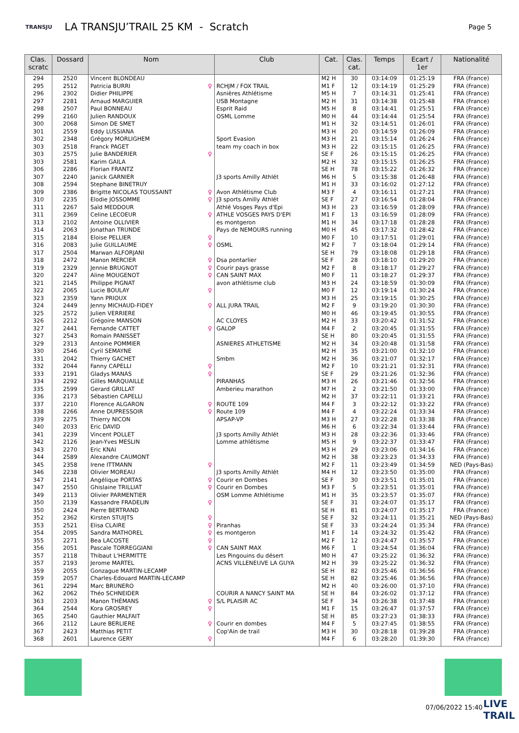TRANSJU
LA TRANSJU’TRAIL 25 KM - Scratch
Page 5
| Clas. scratc | Dossard | Nom | Club | Cat. | Clas. cat. | Temps | Ecart / 1er | Nationalité |
| --- | --- | --- | --- | --- | --- | --- | --- | --- |
| 294 | 2520 | Vincent BLONDEAU | | M2 H | 30 | 03:14:09 | 01:25:19 | FRA (France) |
| 295 | 2512 | Patricia BURRI ♀ | RCHJM / FOX TRAIL | M1 F | 12 | 03:14:19 | 01:25:29 | FRA (France) |
| 296 | 2302 | Didier PHILIPPE | Asnières Athlétisme | M5 H | 7 | 03:14:31 | 01:25:41 | FRA (France) |
| 297 | 2281 | Arnaud MARGUIER | USB Montagne | M2 H | 31 | 03:14:38 | 01:25:48 | FRA (France) |
| 298 | 2507 | Paul BONNEAU | Esprit Raid | M5 H | 8 | 03:14:41 | 01:25:51 | FRA (France) |
| 299 | 2160 | Julien RANDOUX | OSML Lomme | M0 H | 44 | 03:14:44 | 01:25:54 | FRA (France) |
| 300 | 2068 | Simon DE SMET | | M1 H | 32 | 03:14:51 | 01:26:01 | FRA (France) |
| 301 | 2559 | Eddy LUSSIANA | | M3 H | 20 | 03:14:59 | 01:26:09 | FRA (France) |
| 302 | 2348 | Grégory MORLIGHEM | Sport Evasion | M3 H | 21 | 03:15:14 | 01:26:24 | FRA (France) |
| 303 | 2518 | Franck PAGET | team my coach in box | M3 H | 22 | 03:15:15 | 01:26:25 | FRA (France) |
| 303 | 2575 | Julie BANDERIER ♀ | | SE F | 26 | 03:15:15 | 01:26:25 | FRA (France) |
| 303 | 2581 | Karim GAILA | | M2 H | 32 | 03:15:15 | 01:26:25 | FRA (France) |
| 306 | 2286 | Florian FRANTZ | | SE H | 78 | 03:15:22 | 01:26:32 | FRA (France) |
| 307 | 2240 | Janick GARNIER | J3 sports Amilly Athlét | M6 H | 5 | 03:15:38 | 01:26:48 | FRA (France) |
| 308 | 2594 | Stephane BINETRUY | | M1 H | 33 | 03:16:02 | 01:27:12 | FRA (France) |
| 309 | 2386 | Brigitte NICOLAS TOUSSAINT ♀ | Avon Athlétisme Club | M3 F | 4 | 03:16:11 | 01:27:21 | FRA (France) |
| 310 | 2235 | Elodie JOSSOMME ♀ | J3 sports Amilly Athlét | SE F | 27 | 03:16:54 | 01:28:04 | FRA (France) |
| 311 | 2267 | Saïd MEDDOUR | Athlé Vosges Pays d'Epi | M3 H | 23 | 03:16:59 | 01:28:09 | FRA (France) |
| 311 | 2369 | Celine LECOEUR ♀ | ATHLE VOSGES PAYS D'EPI | M1 F | 13 | 03:16:59 | 01:28:09 | FRA (France) |
| 313 | 2102 | Antoine OLLIVIER | es montgeron | M1 H | 34 | 03:17:18 | 01:28:28 | FRA (France) |
| 314 | 2063 | Jonathan TRUNDE | Pays de NEMOURS running | M0 H | 45 | 03:17:32 | 01:28:42 | FRA (France) |
| 315 | 2184 | Eloise PELLIER ♀ | | M0 F | 10 | 03:17:51 | 01:29:01 | FRA (France) |
| 316 | 2083 | Julie GUILLAUME ♀ | OSML | M2 F | 7 | 03:18:04 | 01:29:14 | FRA (France) |
| 317 | 2504 | Marwan ALFORJANI | | SE H | 79 | 03:18:08 | 01:29:18 | FRA (France) |
| 318 | 2472 | Manon MERCIER ♀ | Dsa pontarlier | SE F | 28 | 03:18:10 | 01:29:20 | FRA (France) |
| 319 | 2329 | Jennie BRUGNOT ♀ | Courir pays grasse | M2 F | 8 | 03:18:17 | 01:29:27 | FRA (France) |
| 320 | 2247 | Aline MOUGENOT ♀ | CAN SAINT MAX | M0 F | 11 | 03:18:27 | 01:29:37 | FRA (France) |
| 321 | 2145 | Philippe PIGNAT | avon athlétisme club | M3 H | 24 | 03:18:59 | 01:30:09 | FRA (France) |
| 322 | 2065 | Lucie BOULAY ♀ | | M0 F | 12 | 03:19:14 | 01:30:24 | FRA (France) |
| 323 | 2359 | Yann PRIOUX | | M3 H | 25 | 03:19:15 | 01:30:25 | FRA (France) |
| 324 | 2449 | Jenny MICHAUD-FIDEY ♀ | ALL JURA TRAIL | M2 F | 9 | 03:19:20 | 01:30:30 | FRA (France) |
| 325 | 2572 | Julien VERRIERE | | M0 H | 46 | 03:19:45 | 01:30:55 | FRA (France) |
| 326 | 2212 | Grégoire MANSON | AC CLOYES | M2 H | 33 | 03:20:42 | 01:31:52 | FRA (France) |
| 327 | 2441 | Fernande CATTET ♀ | GALOP | M4 F | 2 | 03:20:45 | 01:31:55 | FRA (France) |
| 327 | 2543 | Romain PANISSET | | SE H | 80 | 03:20:45 | 01:31:55 | FRA (France) |
| 329 | 2313 | Antoine POMMIER | ASNIERES ATHLETISME | M2 H | 34 | 03:20:48 | 01:31:58 | FRA (France) |
| 330 | 2546 | Cyril SEMAYNE | | M2 H | 35 | 03:21:00 | 01:32:10 | FRA (France) |
| 331 | 2042 | Thierry GACHET | Smbm | M2 H | 36 | 03:21:07 | 01:32:17 | FRA (France) |
| 332 | 2044 | Fanny CAPELLI ♀ | | M2 F | 10 | 03:21:21 | 01:32:31 | FRA (France) |
| 333 | 2191 | Gladys MANAS ♀ | | SE F | 29 | 03:21:26 | 01:32:36 | FRA (France) |
| 334 | 2292 | Gilles MARQUAILLE | PIRANHAS | M3 H | 26 | 03:21:46 | 01:32:56 | FRA (France) |
| 335 | 2599 | Gerard GRILLAT | Amberieu marathon | M7 H | 2 | 03:21:50 | 01:33:00 | FRA (France) |
| 336 | 2173 | Sébastien CAPELLI | | M2 H | 37 | 03:22:11 | 01:33:21 | FRA (France) |
| 337 | 2210 | Florence ALGARON ♀ | ROUTE 109 | M4 F | 3 | 03:22:12 | 01:33:22 | FRA (France) |
| 338 | 2266 | Anne DUPRESSOIR ♀ | Route 109 | M4 F | 4 | 03:22:24 | 01:33:34 | FRA (France) |
| 339 | 2275 | Thierry NICON | APSAP-VP | M3 H | 27 | 03:22:28 | 01:33:38 | FRA (France) |
| 340 | 2033 | Eric DAVID | | M6 H | 6 | 03:22:34 | 01:33:44 | FRA (France) |
| 341 | 2239 | Vincent POLLET | J3 sports Amilly Athlét | M3 H | 28 | 03:22:36 | 01:33:46 | FRA (France) |
| 342 | 2126 | Jean-Yves MESLIN | Lomme athlétisme | M5 H | 9 | 03:22:37 | 01:33:47 | FRA (France) |
| 343 | 2270 | Eric KNAI | | M3 H | 29 | 03:23:06 | 01:34:16 | FRA (France) |
| 344 | 2589 | Alexandre CAUMONT | | M2 H | 38 | 03:23:23 | 01:34:33 | FRA (France) |
| 345 | 2358 | Irene ITTMANN ♀ | | M2 F | 11 | 03:23:49 | 01:34:59 | NED (Pays-Bas) |
| 346 | 2238 | Olivier MOREAU | J3 sports Amilly Athlét | M4 H | 12 | 03:23:50 | 01:35:00 | FRA (France) |
| 347 | 2141 | Angélique PORTAS ♀ | Courir en Dombes | SE F | 30 | 03:23:51 | 01:35:01 | FRA (France) |
| 347 | 2550 | Ghislaine TRILLIAT ♀ | Courir en Dombes | M3 F | 5 | 03:23:51 | 01:35:01 | FRA (France) |
| 349 | 2113 | Olivier PARMENTIER | OSM Lomme Athlétisme | M1 H | 35 | 03:23:57 | 01:35:07 | FRA (France) |
| 350 | 2139 | Kassandre FRADELIN ♀ | | SE F | 31 | 03:24:07 | 01:35:17 | FRA (France) |
| 350 | 2424 | Pierre BERTRAND | | SE H | 81 | 03:24:07 | 01:35:17 | FRA (France) |
| 352 | 2362 | Kirsten STUIJTS ♀ | | SE F | 32 | 03:24:11 | 01:35:21 | NED (Pays-Bas) |
| 353 | 2521 | Elisa CLAIRE ♀ | Piranhas | SE F | 33 | 03:24:24 | 01:35:34 | FRA (France) |
| 354 | 2095 | Sandra MATHOREL ♀ | es montgeron | M1 F | 14 | 03:24:32 | 01:35:42 | FRA (France) |
| 355 | 2271 | Bea LACOSTE ♀ | | M2 F | 12 | 03:24:47 | 01:35:57 | FRA (France) |
| 356 | 2051 | Pascale TORREGGIANI ♀ | CAN SAINT MAX | M6 F | 1 | 03:24:54 | 01:36:04 | FRA (France) |
| 357 | 2118 | Thibaut L'HERMITTE | Les Pingouins du désert | M0 H | 47 | 03:25:22 | 01:36:32 | FRA (France) |
| 357 | 2193 | Jerome MARTEL | ACNS VILLENEUVE LA GUYA | M2 H | 39 | 03:25:22 | 01:36:32 | FRA (France) |
| 359 | 2055 | Gonzague MARTIN-LECAMP | | SE H | 82 | 03:25:46 | 01:36:56 | FRA (France) |
| 359 | 2057 | Charles-Edouard MARTIN-LECAMP | | SE H | 82 | 03:25:46 | 01:36:56 | FRA (France) |
| 361 | 2294 | Marc BRUNERO | | M2 H | 40 | 03:26:00 | 01:37:10 | FRA (France) |
| 362 | 2062 | Théo SCHNEIDER | COURIR A NANCY SAINT MA | SE H | 84 | 03:26:02 | 01:37:12 | FRA (France) |
| 363 | 2203 | Manon THÉMANS ♀ | S/L PLAISIR AC | SE F | 34 | 03:26:38 | 01:37:48 | FRA (France) |
| 364 | 2544 | Kora GROSREY ♀ | | M1 F | 15 | 03:26:47 | 01:37:57 | FRA (France) |
| 365 | 2540 | Gauthier MALFAIT | | SE H | 85 | 03:27:23 | 01:38:33 | FRA (France) |
| 366 | 2112 | Laure BERLIERE ♀ | Courir en dombes | M4 F | 5 | 03:27:45 | 01:38:55 | FRA (France) |
| 367 | 2423 | Matthias PETIT | Cop'Ain de trail | M3 H | 30 | 03:28:18 | 01:39:28 | FRA (France) |
| 368 | 2601 | Laurence GERY ♀ | | M4 F | 6 | 03:28:20 | 01:39:30 | FRA (France) |
07/06/2022 15:40
LIVE
TRAIL